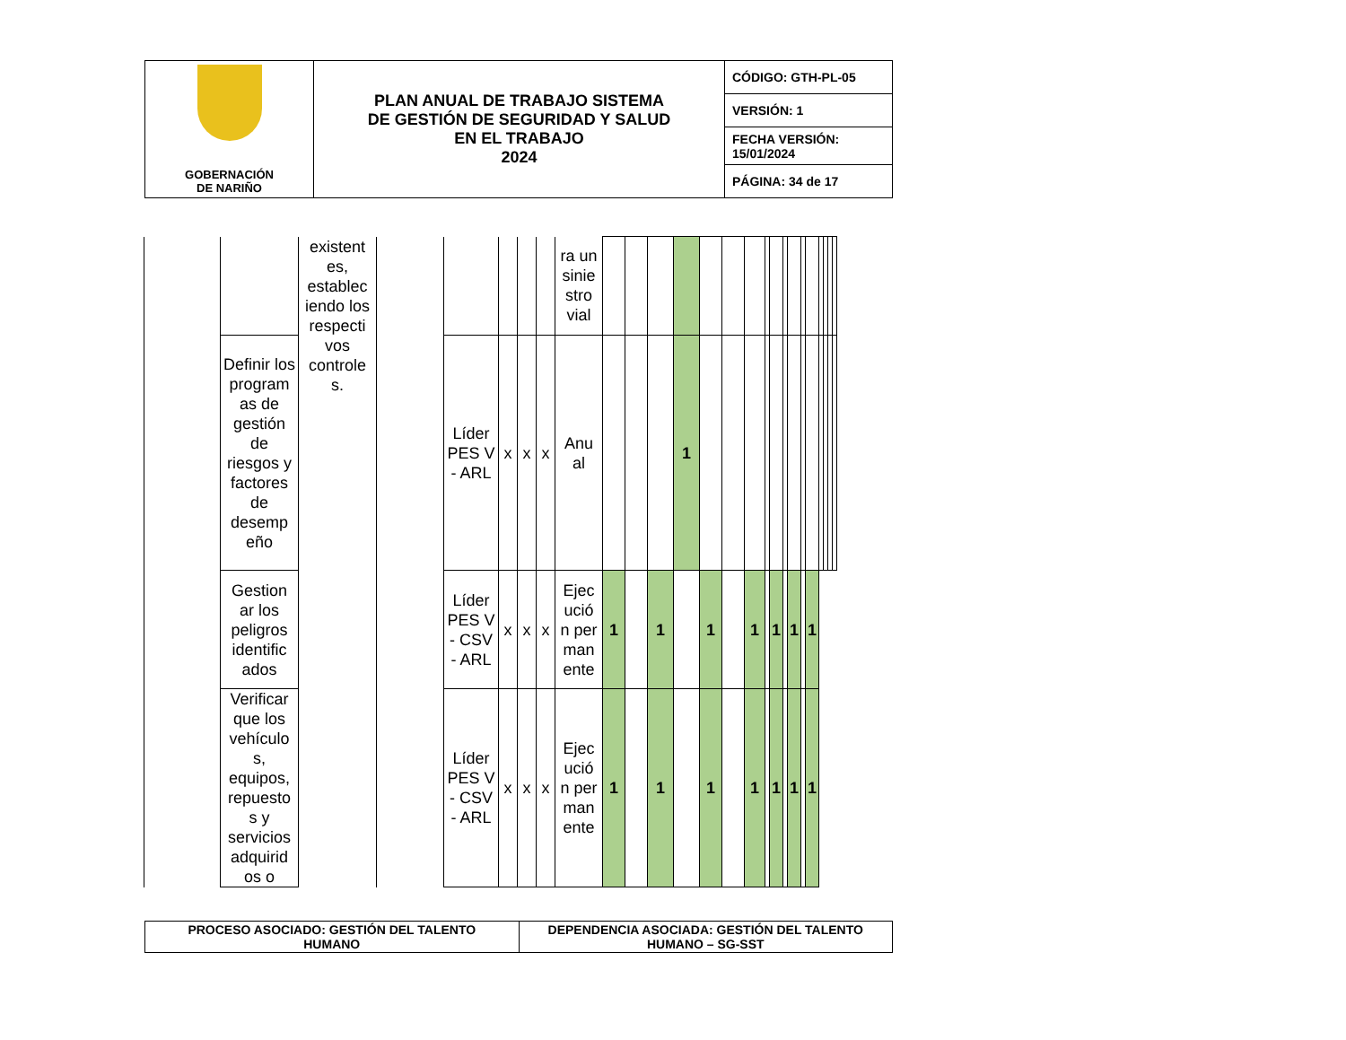| GOBERNACIÓN DE NARIÑO | PLAN ANUAL DE TRABAJO SISTEMA DE GESTIÓN DE SEGURIDAD Y SALUD EN EL TRABAJO 2024 | CÓDIGO: GTH-PL-05 |
| | | VERSIÓN: 1 |
| | | FECHA VERSIÓN: 15/01/2024 |
| | | PÁGINA: 34 de 17 |
| | | existent es, establec iendo los respecti vos controle s. | | | | | | ra un sinie stro vial | | | | | | | | | | | | | | | | | |
| | Definir los program as de gestión de riesgos y factores de desemp eño | | | Líder PES V - ARL | x | x | x | Anu al | | | | 1 | | | | | | | | | | | | | |
| | Gestion ar los peligros identific ados | | | Líder PES V - CSV - ARL | x | x | x | Ejec ució n per man ente | 1 | | 1 | | 1 | | 1 | | 1 | | 1 | | 1 | | | | |
| | Verificar que los vehículo s, equipos, repuesto s y servicios adquirid os o | | | Líder PES V - CSV - ARL | x | x | x | Ejec ució n per man ente | 1 | | 1 | | 1 | | 1 | | 1 | | 1 | | 1 | | | | |
| PROCESO ASOCIADO: GESTIÓN DEL TALENTO HUMANO | DEPENDENCIA ASOCIADA: GESTIÓN DEL TALENTO HUMANO – SG-SST |